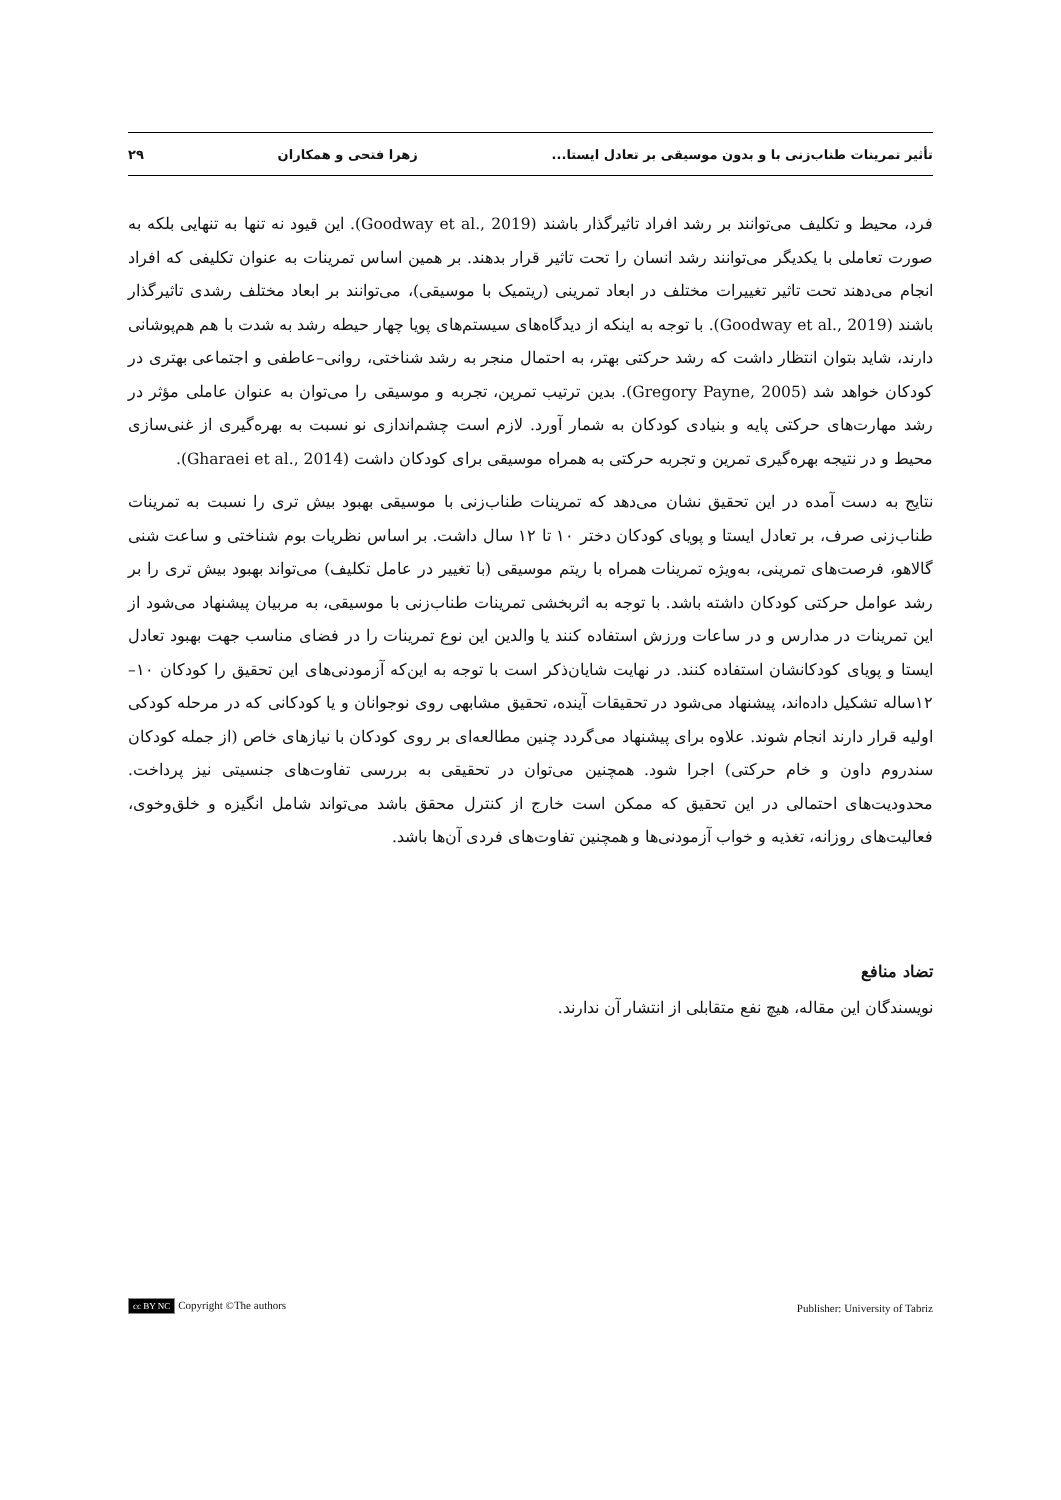تأثیر تمرینات طناب‌زنی با و بدون موسیقی بر تعادل ایستا... زهرا فتحی و همکاران ۲۹
فرد، محیط و تکلیف می‌توانند بر رشد افراد تاثیرگذار باشند (Goodway et al., 2019). این قیود نه تنها به تنهایی بلکه به صورت تعاملی با یکدیگر می‌توانند رشد انسان را تحت تاثیر قرار بدهند. بر همین اساس تمرینات به عنوان تکلیفی که افراد انجام می‌دهند تحت تاثیر تغییرات مختلف در ابعاد تمرینی (ریتمیک با موسیقی)، می‌توانند بر ابعاد مختلف رشدی تاثیرگذار باشند (Goodway et al., 2019). با توجه به اینکه از دیدگاه‌های سیستم‌های پویا چهار حیطه رشد به شدت با هم هم‌پوشانی دارند، شاید بتوان انتظار داشت که رشد حرکتی بهتر، به احتمال منجر به رشد شناختی، روانی–عاطفی و اجتماعی بهتری در کودکان خواهد شد (Gregory Payne, 2005). بدین ترتیب تمرین، تجربه و موسیقی را می‌توان به عنوان عاملی مؤثر در رشد مهارت‌های حرکتی پایه و بنیادی کودکان به شمار آورد. لازم است چشم‌اندازی نو نسبت به بهره‌گیری از غنی‌سازی محیط و در نتیجه بهره‌گیری تمرین و تجربه حرکتی به همراه موسیقی برای کودکان داشت (Gharaei et al., 2014).
نتایج به دست آمده در این تحقیق نشان می‌دهد که تمرینات طناب‌زنی با موسیقی بهبود بیش تری را نسبت به تمرینات طناب‌زنی صرف، بر تعادل ایستا و پویای کودکان دختر ۱۰ تا ۱۲ سال داشت. بر اساس نظریات بوم شناختی و ساعت شنی گالاهو، فرصت‌های تمرینی، به‌ویژه تمرینات همراه با ریتم موسیقی (با تغییر در عامل تکلیف) می‌تواند بهبود بیش تری را بر رشد عوامل حرکتی کودکان داشته باشد. با توجه به اثربخشی تمرینات طناب‌زنی با موسیقی، به مربیان پیشنهاد می‌شود از این تمرینات در مدارس و در ساعات ورزش استفاده کنند یا والدین این نوع تمرینات را در فضای مناسب جهت بهبود تعادل ایستا و پویای کودکانشان استفاده کنند. در نهایت شایان‌ذکر است با توجه به این‌که آزمودنی‌های این تحقیق را کودکان ۱۰–۱۲ساله تشکیل داده‌اند، پیشنهاد می‌شود در تحقیقات آینده، تحقیق مشابهی روی نوجوانان و یا کودکانی که در مرحله کودکی اولیه قرار دارند انجام شوند. علاوه برای پیشنهاد می‌گردد چنین مطالعه‌ای بر روی کودکان با نیازهای خاص (از جمله کودکان سندروم داون و خام حرکتی) اجرا شود. همچنین می‌توان در تحقیقی به بررسی تفاوت‌های جنسیتی نیز پرداخت. محدودیت‌های احتمالی در این تحقیق که ممکن است خارج از کنترل محقق باشد می‌تواند شامل انگیزه و خلق‌وخوی، فعالیت‌های روزانه، تغذیه و خواب آزمودنی‌ها و همچنین تفاوت‌های فردی آن‌ها باشد.
تضاد منافع
نویسندگان این مقاله، هیچ نفع متقابلی از انتشار آن ندارند.
cc BY NC Copyright ©The authors Publisher: University of Tabriz